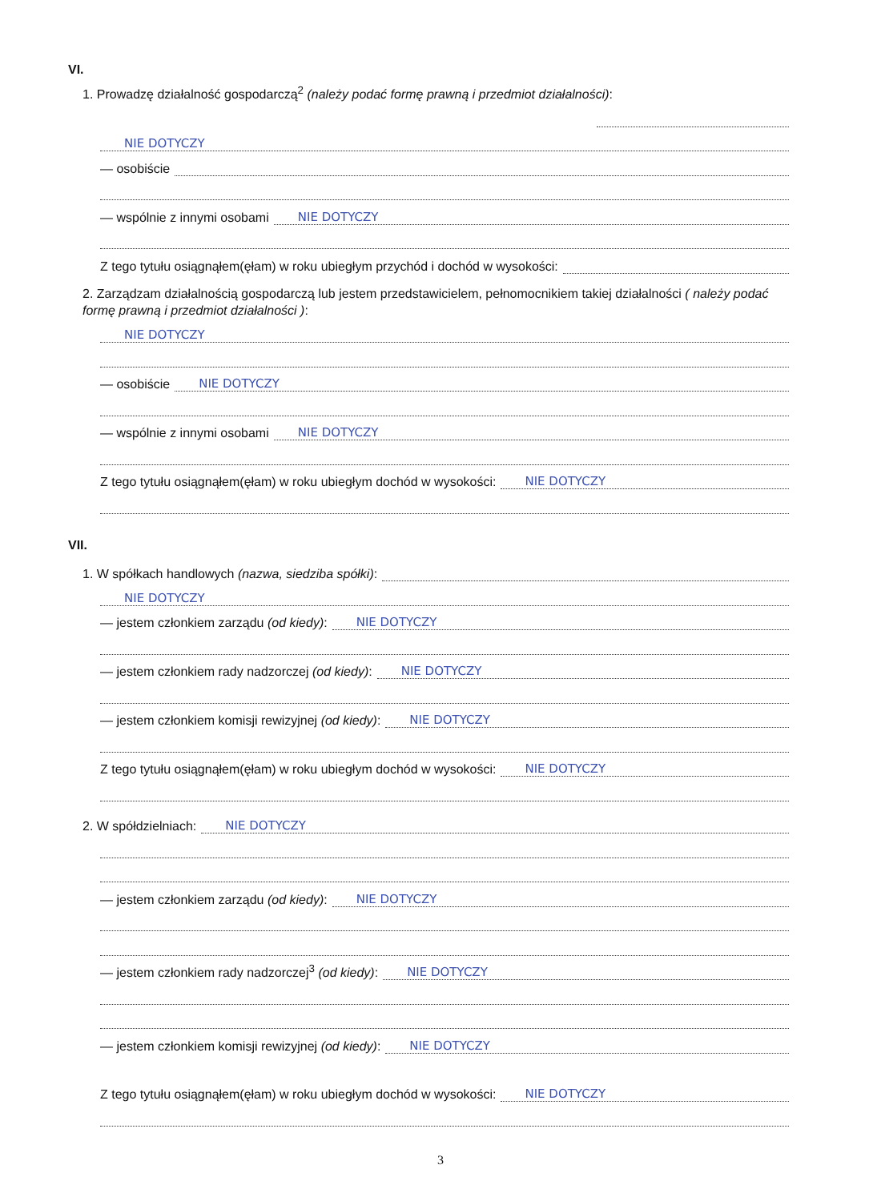VI.
1. Prowadzę działalność gospodarczą<sup>2</sup> (należy podać formę prawną i przedmiot działalności):
NIE DOTYCZY
— osobiście
— wspólnie z innymi osobami NIE DOTYCZY
Z tego tytułu osiągnąłem(ęłam) w roku ubiegłym przychód i dochód w wysokości:
2. Zarządzam działalnością gospodarczą lub jestem przedstawicielem, pełnomocnikiem takiej działalności ( należy podać formę prawną i przedmiot działalności ):
NIE DOTYCZY
— osobiście NIE DOTYCZY
— wspólnie z innymi osobami NIE DOTYCZY
Z tego tytułu osiągnąłem(ęłam) w roku ubiegłym dochód w wysokości: NIE DOTYCZY
VII.
1. W spółkach handlowych (nazwa, siedziba spółki):
NIE DOTYCZY
— jestem członkiem zarządu (od kiedy): NIE DOTYCZY
— jestem członkiem rady nadzorczej (od kiedy): NIE DOTYCZY
— jestem członkiem komisji rewizyjnej (od kiedy): NIE DOTYCZY
Z tego tytułu osiągnąłem(ęłam) w roku ubiegłym dochód w wysokości: NIE DOTYCZY
2. W spółdzielniach: NIE DOTYCZY
— jestem członkiem zarządu (od kiedy): NIE DOTYCZY
— jestem członkiem rady nadzorczej<sup>3</sup> (od kiedy): NIE DOTYCZY
— jestem członkiem komisji rewizyjnej (od kiedy): NIE DOTYCZY
Z tego tytułu osiągnąłem(ęłam) w roku ubiegłym dochód w wysokości: NIE DOTYCZY
3